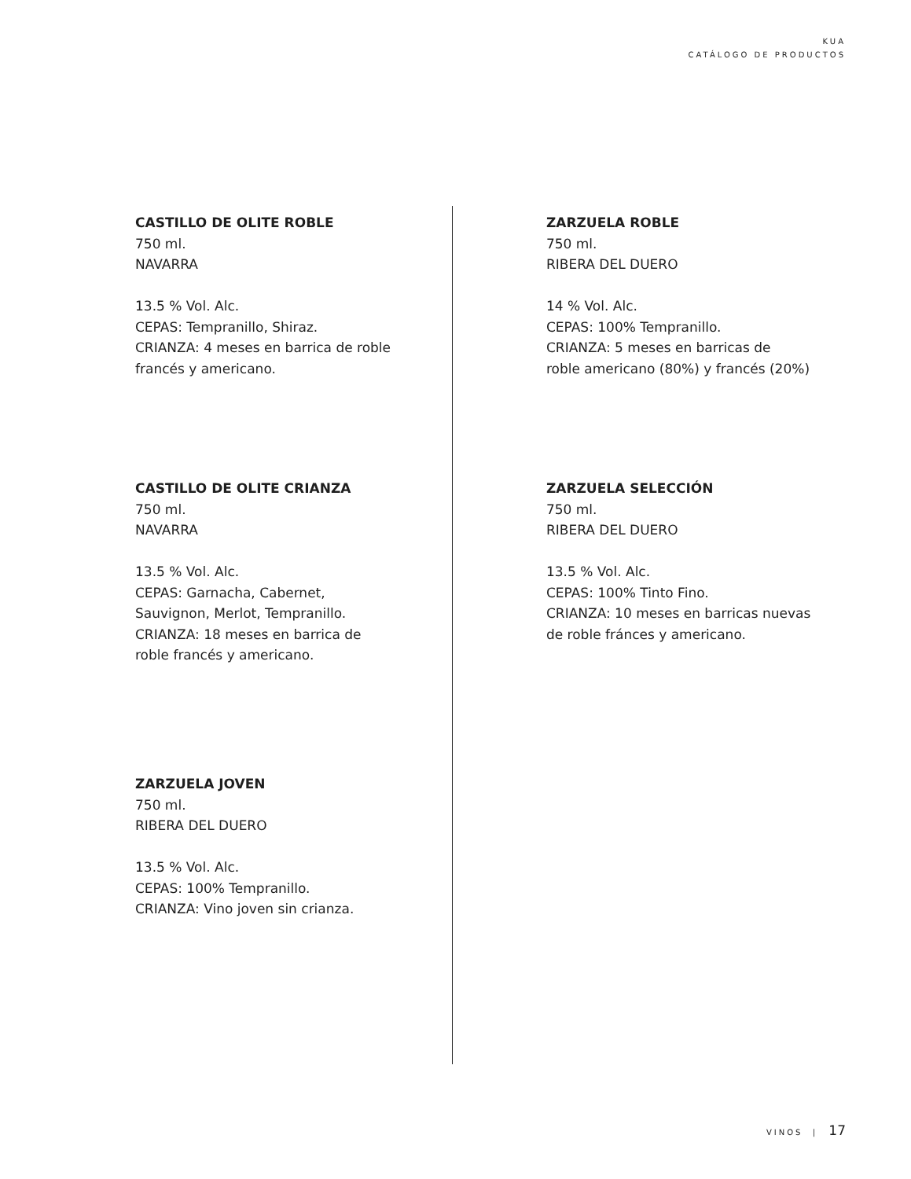KUA
CATÁLOGO DE PRODUCTOS
CASTILLO DE OLITE ROBLE
750 ml.
NAVARRA
13.5 % Vol. Alc.
CEPAS: Tempranillo, Shiraz.
CRIANZA: 4 meses en barrica de roble
francés y americano.
CASTILLO DE OLITE CRIANZA
750 ml.
NAVARRA
13.5 % Vol. Alc.
CEPAS: Garnacha, Cabernet,
Sauvignon, Merlot, Tempranillo.
CRIANZA: 18 meses en barrica de
roble francés y americano.
ZARZUELA JOVEN
750 ml.
RIBERA DEL DUERO
13.5 % Vol. Alc.
CEPAS: 100% Tempranillo.
CRIANZA: Vino joven sin crianza.
ZARZUELA ROBLE
750 ml.
RIBERA DEL DUERO
14 % Vol. Alc.
CEPAS: 100% Tempranillo.
CRIANZA: 5 meses en barricas de
roble americano (80%) y francés (20%)
ZARZUELA SELECCIÓN
750 ml.
RIBERA DEL DUERO
13.5 % Vol. Alc.
CEPAS: 100% Tinto Fino.
CRIANZA: 10 meses en barricas nuevas
de roble fránces y americano.
VINOS | 17